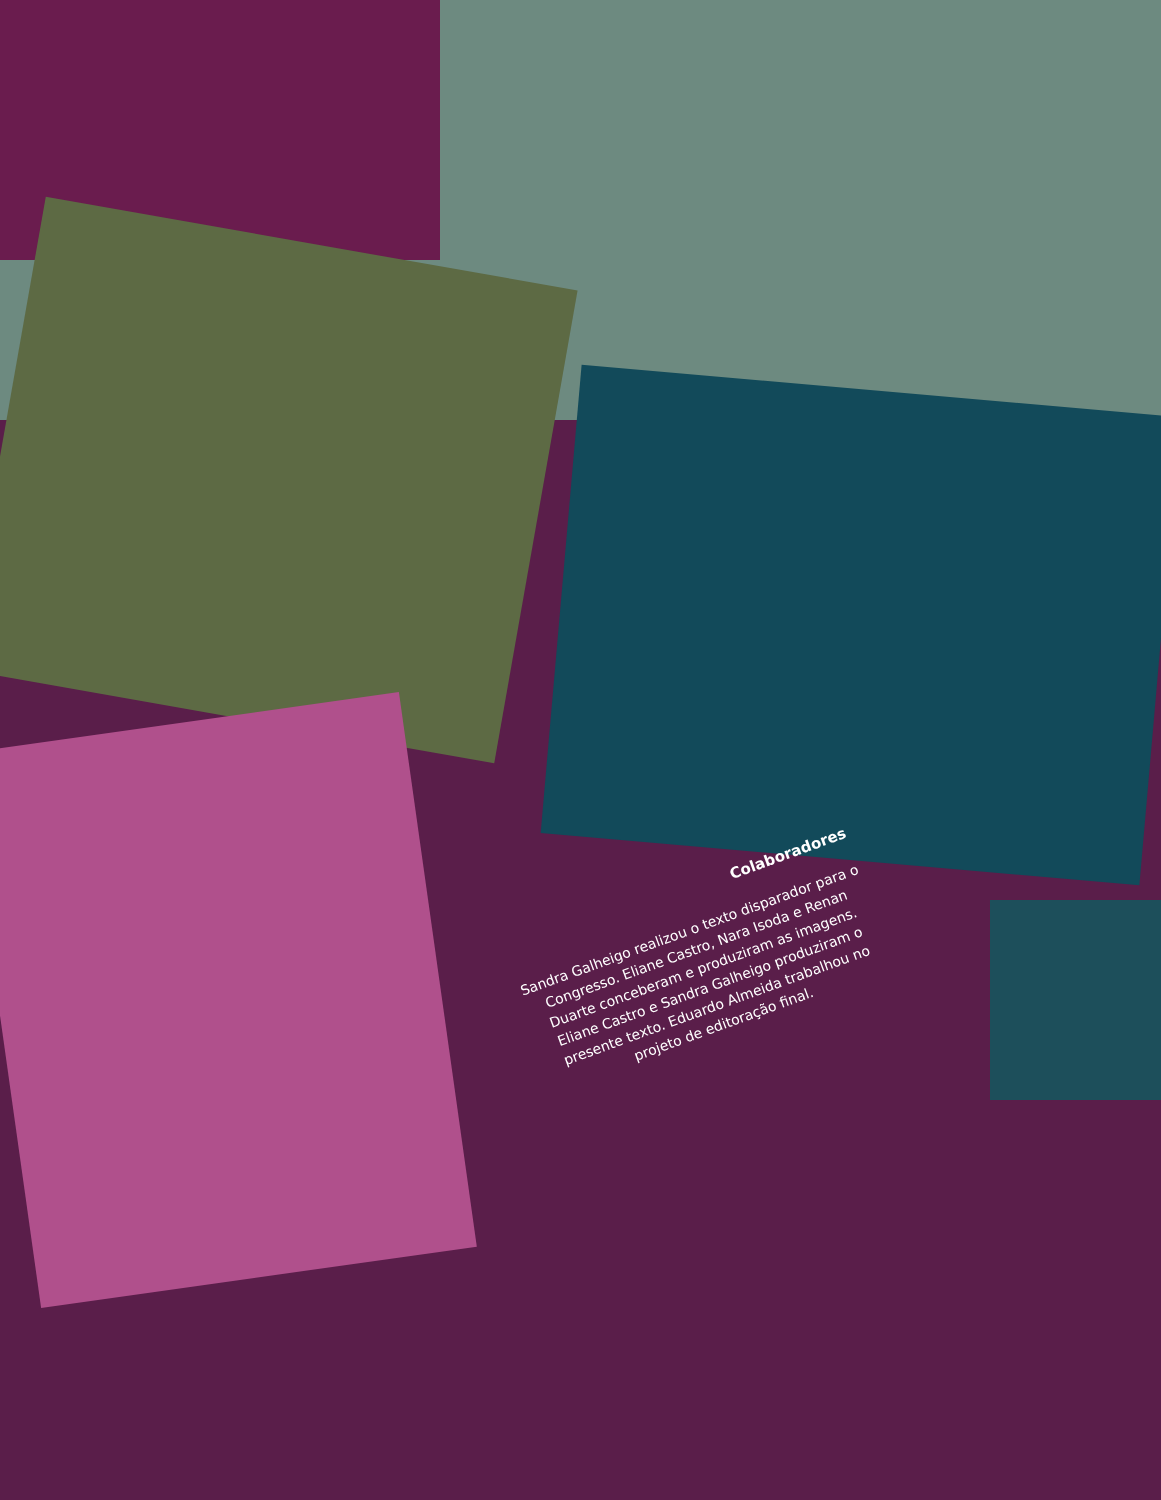Colaboradores
Sandra Galheigo realizou o texto disparador para o Congresso. Eliane Castro, Nara Isoda e Renan Duarte conceberam e produziram as imagens. Eliane Castro e Sandra Galheigo produziram o presente texto. Eduardo Almeida trabalhou no projeto de editoração final.